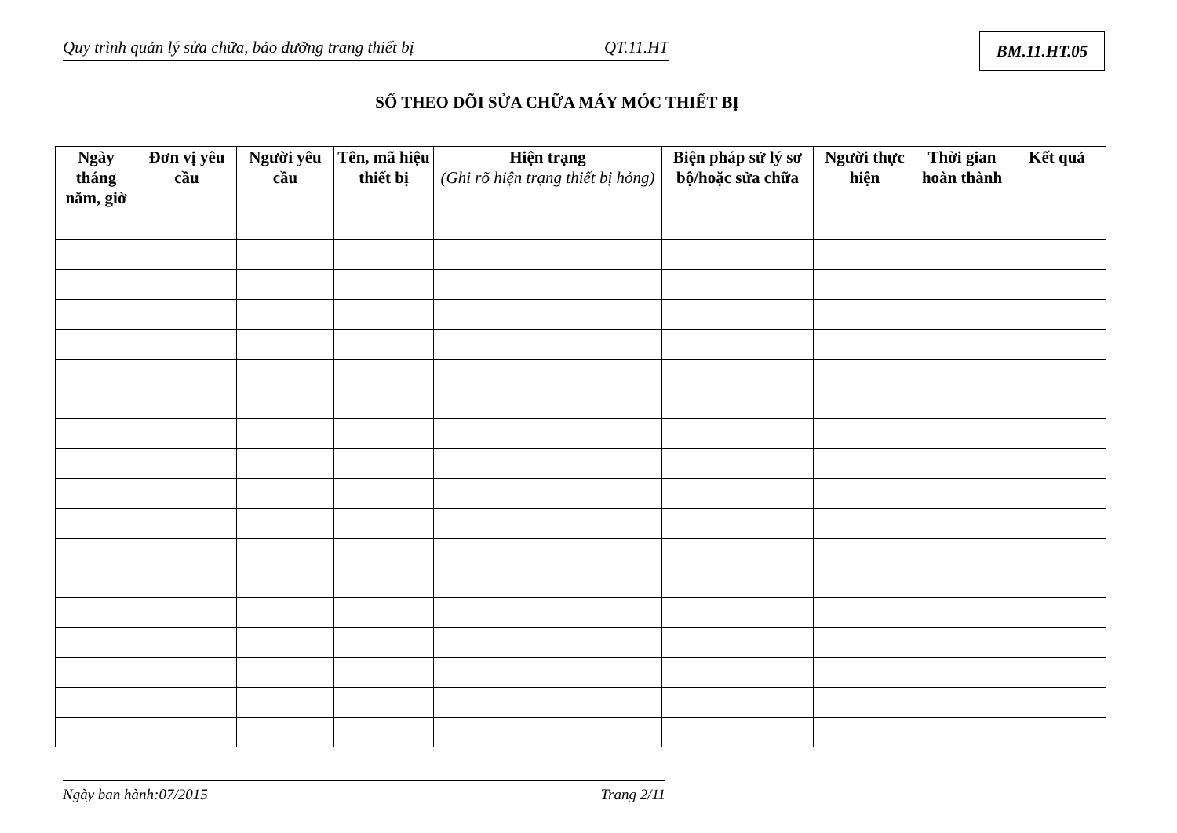Quy trình quản lý sửa chữa, bảo dưỡng trang thiết bị QT.11.HT BM.11.HT.05
SỔ THEO DÕI SỬA CHỮA MÁY MÓC THIẾT BỊ
| Ngày tháng năm, giờ | Đơn vị yêu cầu | Người yêu cầu | Tên, mã hiệu thiết bị | Hiện trạng (Ghi rõ hiện trạng thiết bị hỏng) | Biện pháp sử lý sơ bộ/hoặc sửa chữa | Người thực hiện | Thời gian hoàn thành | Kết quả |
| --- | --- | --- | --- | --- | --- | --- | --- | --- |
Ngày ban hành:07/2015 Trang 2/11